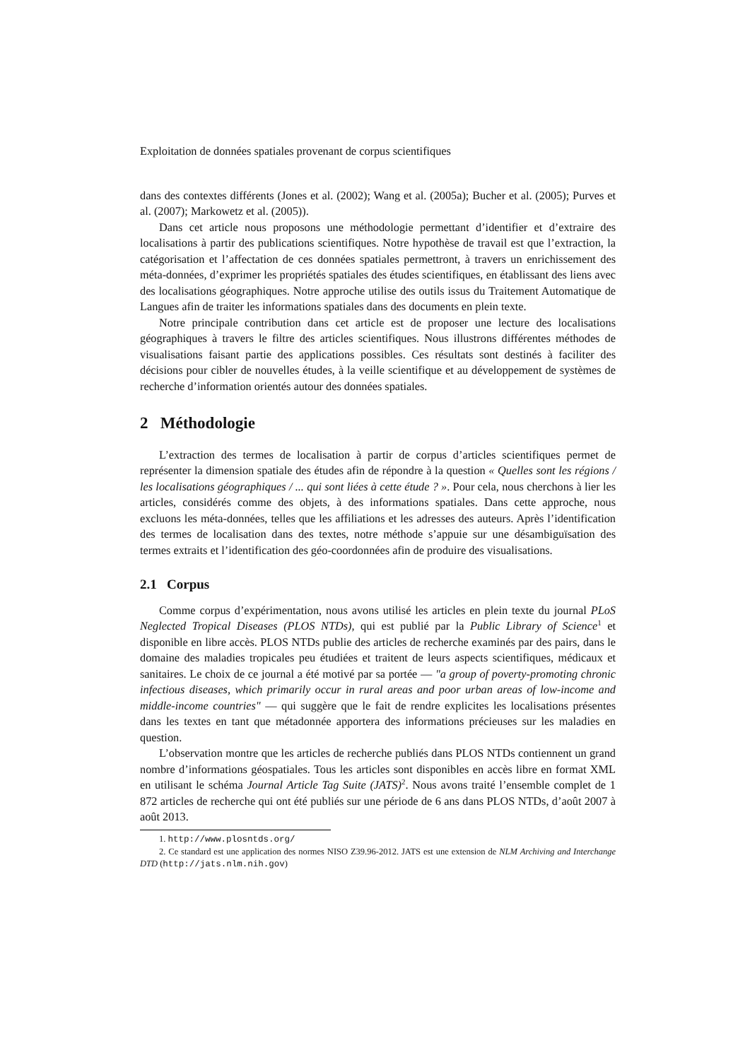Exploitation de données spatiales provenant de corpus scientifiques
dans des contextes différents (Jones et al. (2002); Wang et al. (2005a); Bucher et al. (2005); Purves et al. (2007); Markowetz et al. (2005)).
Dans cet article nous proposons une méthodologie permettant d’identifier et d’extraire des localisations à partir des publications scientifiques. Notre hypothèse de travail est que l’extraction, la catégorisation et l’affectation de ces données spatiales permettront, à travers un enrichissement des méta-données, d’exprimer les propriétés spatiales des études scientifiques, en établissant des liens avec des localisations géographiques. Notre approche utilise des outils issus du Traitement Automatique de Langues afin de traiter les informations spatiales dans des documents en plein texte.
Notre principale contribution dans cet article est de proposer une lecture des localisations géographiques à travers le filtre des articles scientifiques. Nous illustrons différentes méthodes de visualisations faisant partie des applications possibles. Ces résultats sont destinés à faciliter des décisions pour cibler de nouvelles études, à la veille scientifique et au développement de systèmes de recherche d’information orientés autour des données spatiales.
2 Méthodologie
L’extraction des termes de localisation à partir de corpus d’articles scientifiques permet de représenter la dimension spatiale des études afin de répondre à la question « Quelles sont les régions / les localisations géographiques / ... qui sont liées à cette étude ? ». Pour cela, nous cherchons à lier les articles, considérés comme des objets, à des informations spatiales. Dans cette approche, nous excluons les méta-données, telles que les affiliations et les adresses des auteurs. Après l’identification des termes de localisation dans des textes, notre méthode s’appuie sur une désambiguïsation des termes extraits et l’identification des géo-coordonnées afin de produire des visualisations.
2.1 Corpus
Comme corpus d’expérimentation, nous avons utilisé les articles en plein texte du journal PLoS Neglected Tropical Diseases (PLOS NTDs), qui est publié par la Public Library of Science<sup>1</sup> et disponible en libre accès. PLOS NTDs publie des articles de recherche examinés par des pairs, dans le domaine des maladies tropicales peu étudiées et traitent de leurs aspects scientifiques, médicaux et sanitaires. Le choix de ce journal a été motivé par sa portée — "a group of poverty-promoting chronic infectious diseases, which primarily occur in rural areas and poor urban areas of low-income and middle-income countries" — qui suggère que le fait de rendre explicites les localisations présentes dans les textes en tant que métadonnée apportera des informations précieuses sur les maladies en question.
L’observation montre que les articles de recherche publiés dans PLOS NTDs contiennent un grand nombre d’informations géospatiales. Tous les articles sont disponibles en accès libre en format XML en utilisant le schéma Journal Article Tag Suite (JATS)<sup>2</sup>. Nous avons traité l’ensemble complet de 1 872 articles de recherche qui ont été publiés sur une période de 6 ans dans PLOS NTDs, d’août 2007 à août 2013.
1. http://www.plosntds.org/
2. Ce standard est une application des normes NISO Z39.96-2012. JATS est une extension de NLM Archiving and Interchange DTD (http://jats.nlm.nih.gov)